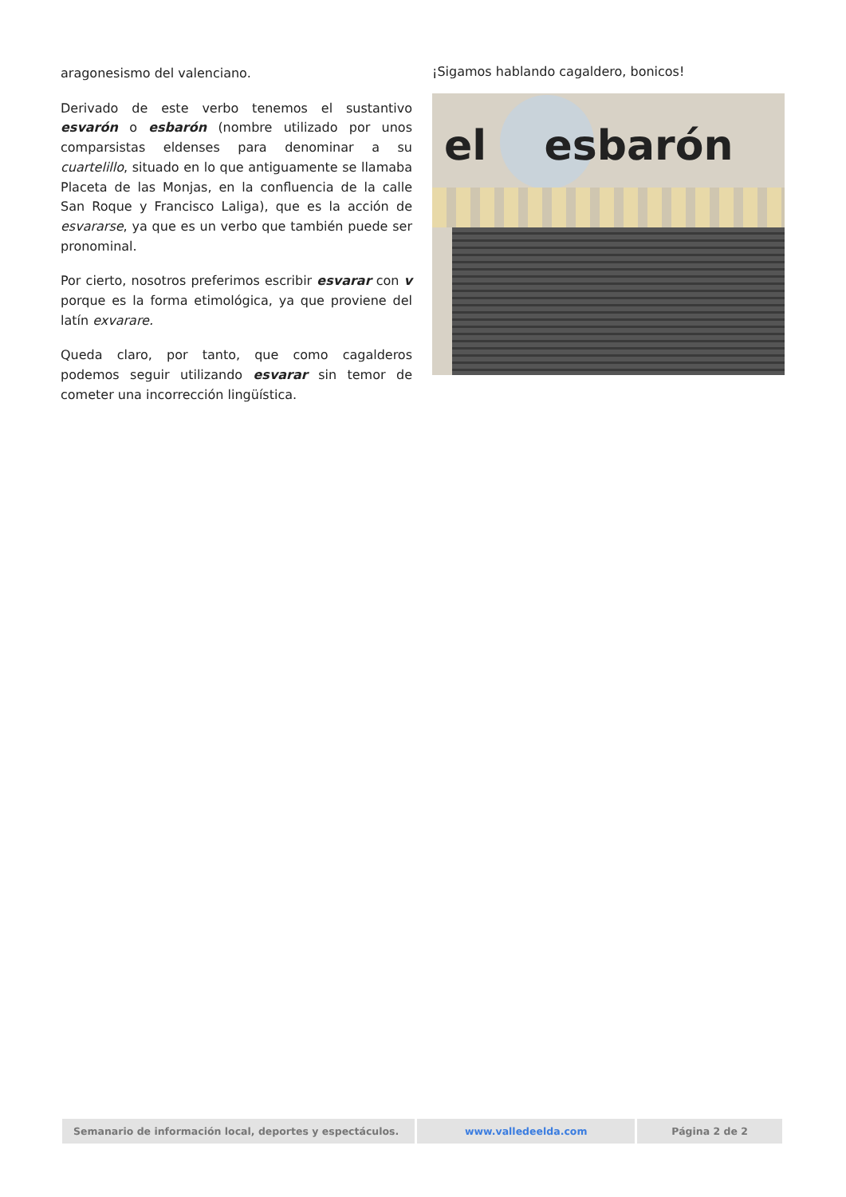aragonesismo del valenciano.
Derivado de este verbo tenemos el sustantivo esvarón o esbarón (nombre utilizado por unos comparsistas eldenses para denominar a su cuartelillo, situado en lo que antiguamente se llamaba Placeta de las Monjas, en la confluencia de la calle San Roque y Francisco Laliga), que es la acción de esvararse, ya que es un verbo que también puede ser pronominal.
Por cierto, nosotros preferimos escribir esvarar con v porque es la forma etimológica, ya que proviene del latín exvarare.
Queda claro, por tanto, que como cagalderos podemos seguir utilizando esvarar sin temor de cometer una incorrección lingüística.
¡Sigamos hablando cagaldero, bonicos!
el esbarón
Semanario de información local, deportes y espectáculos.
www.valledeelda.com Página 2 de 2